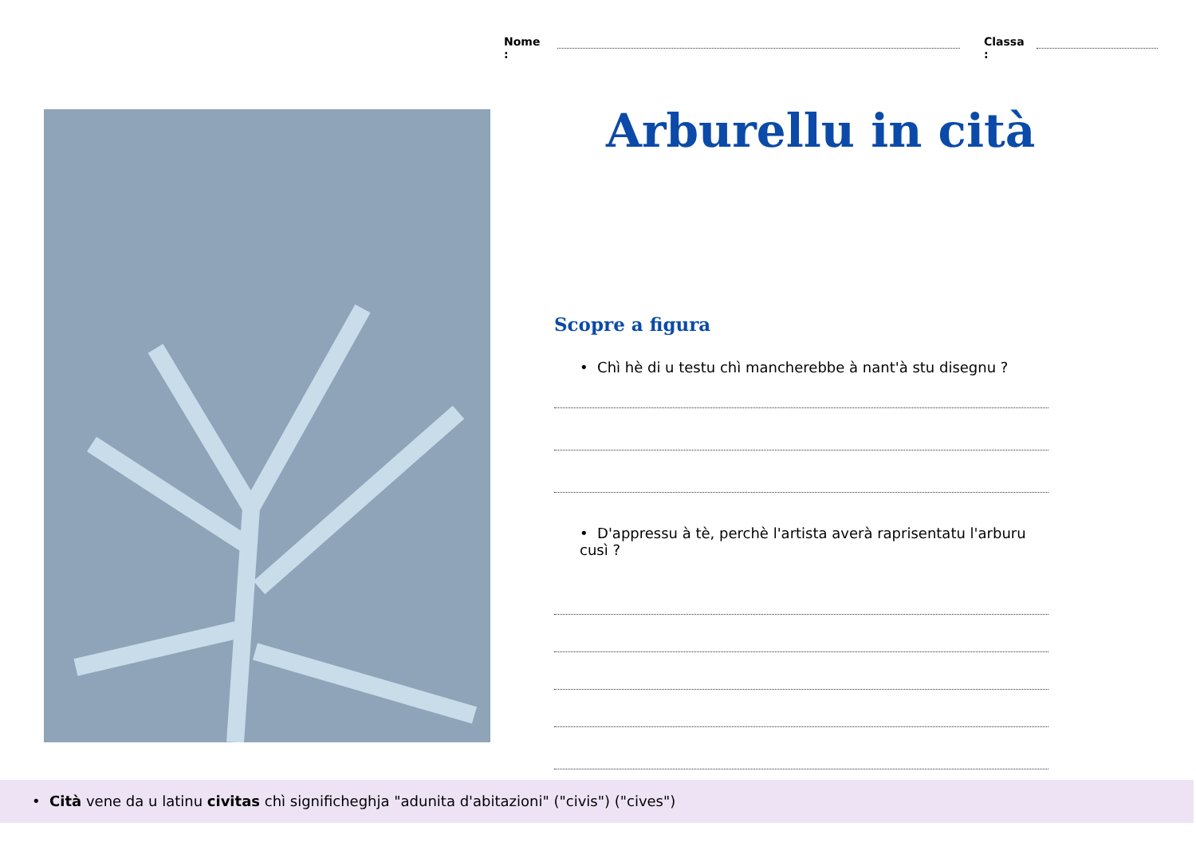Nome : Classa :
Arburellu in cità
Scopre a figura
• Chì hè di u testu chì mancherebbe à nant'à stu disegnu ?
• D'appressu à tè, perchè l'artista averà raprisentatu l'arburu cusì ?
• Cità vene da u latinu civitas chì significheghja "adunita d'abitazioni" ("civis") ("cives")